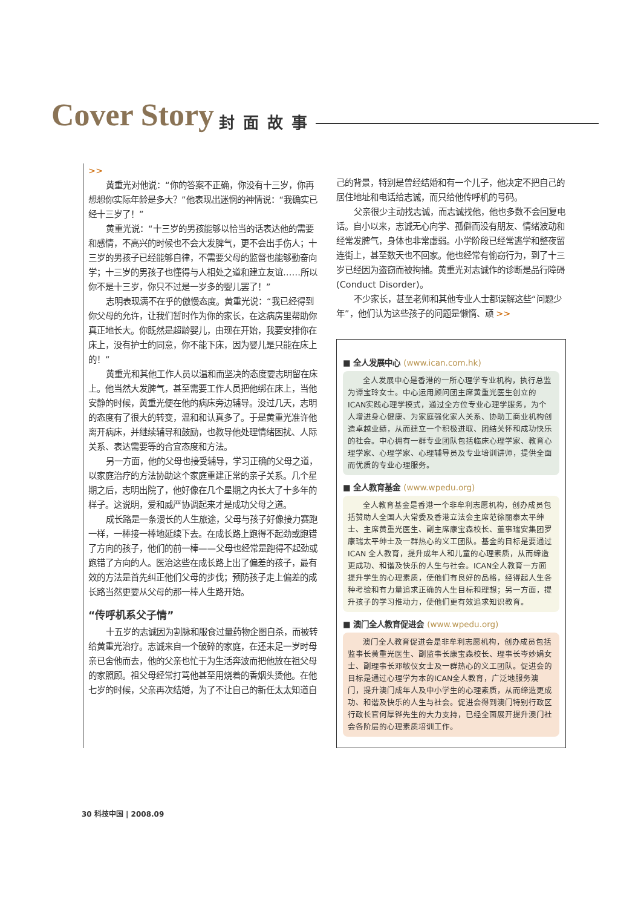Cover Story 封面故事
>>
黄重光对他说：“你的答案不正确，你没有十三岁，你再想想你实际年龄是多大？”他表现出迷惘的神情说：“我确实已经十三岁了！”
黄重光说：“十三岁的男孩能够以恰当的话表达他的需要和感情，不高兴的时候也不会大发脾气，更不会出手伤人；十三岁的男孩子已经能够自律，不需要父母的监督也能够勤奋向学；十三岁的男孩子也懂得与人相处之道和建立友谊……所以你不是十三岁，你只不过是一岁多的婴儿罢了！”
志明表现满不在乎的傲慢态度。黄重光说：“我已经得到你父母的允许，让我们暂时作为你的家长，在这病房里帮助你真正地长大。你既然是超龄婴儿，由现在开始，我要安排你在床上，没有护士的同意，你不能下床，因为婴儿是只能在床上的！”
黄重光和其他工作人员以温和而坚决的态度要志明留在床上。他当然大发脾气，甚至需要工作人员把他绑在床上，当他安静的时候，黄重光便在他的病床旁边辅导。没过几天，志明的态度有了很大的转变，温和和认真多了。于是黄重光准许他离开病床，并继续辅导和鼓励，也教导他处理情绪困扰、人际关系、表达需要等的合宜态度和方法。
另一方面，他的父母也接受辅导，学习正确的父母之道，以家庭治疗的方法协助这个家庭重建正常的亲子关系。几个星期之后，志明出院了，他好像在几个星期之内长大了十多年的样子。这说明，爱和威严协调起来才是成功父母之道。
成长路是一条漫长的人生旅途，父母与孩子好像接力赛跑一样，一棒接一棒地延续下去。在成长路上跑得不起劲或跑错了方向的孩子，他们的前一棒——父母也经常是跑得不起劲或跑错了方向的人。医治这些在成长路上出了偏差的孩子，最有效的方法是首先纠正他们父母的步伐；预防孩子走上偏差的成长路当然更要从父母的那一棒人生路开始。
“传呼机系父子情”
十五岁的志诚因为割脉和服食过量药物企图自杀，而被转给黄重光治疗。志诚来自一个破碎的家庭，在还未足一岁时母亲已舍他而去，他的父亲也忙于为生活奔波而把他放在祖父母的家照顾。祖父母经常打骂他甚至用烧着的香烟头烫他。在他七岁的时候，父亲再次结婚，为了不让自己的新任太太知道自
己的背景，特别是曾经结婚和有一个儿子，他决定不把自己的居住地址和电话给志诚，而只给他传呼机的号码。
父亲很少主动找志诚，而志诚找他，他也多数不会回复电话。自小以来，志诚无心向学、孤僻而没有朋友、情绪波动和经常发脾气，身体也非常虚弱。小学阶段已经常逃学和整夜留连街上，甚至数天也不回家。他也经常有偷窃行为，到了十三岁已经因为盗窃而被拘捕。黄重光对志诚作的诊断是品行障碍(Conduct Disorder)。
不少家长，甚至老师和其他专业人士都误解这些“问题少年”，他们认为这些孩子的问题是懒惰、顽 >>
■ 全人发展中心 (www.ican.com.hk)
全人发展中心是香港的一所心理学专业机构，执行总监为谭宝玲女士。中心运用顾问团主席黄重光医生创立的ICAN实践心理学模式，通过全方位专业心理学服务，为个人增进身心健康、为家庭强化家人关系、协助工商业机构创造卓越业绩，从而建立一个积极进取、团结关怀和成功快乐的社会。中心拥有一群专业团队包括临床心理学家、教育心理学家、心理学家、心理辅导员及专业培训讲师，提供全面而优质的专业心理服务。
■ 全人教育基金 (www.wpedu.org)
全人教育基金是香港一个非牟利志愿机构，创办成员包括赞助人全国人大常委及香港立法会主席范徐丽泰太平绅士、主席黄重光医生、副主席康宝森校长、董事瑞安集团罗康瑞太平绅士及一群热心的义工团队。基金的目标是要通过ICAN 全人教育，提升成年人和儿童的心理素质，从而缔造更成功、和谐及快乐的人生与社会。ICAN全人教育一方面提升学生的心理素质，使他们有良好的品格，经得起人生各种考验和有力量追求正确的人生目标和理想；另一方面，提升孩子的学习推动力，使他们更有效追求知识教育。
■ 澳门全人教育促进会 (www.wpedu.org)
澳门全人教育促进会是非牟利志愿机构，创办成员包括监事长黄重光医生、副监事长康宝森校长、理事长岑妙娟女士、副理事长邓敏仪女士及一群热心的义工团队。促进会的目标是通过心理学为本的ICAN全人教育，广泛地服务澳门，提升澳门成年人及中小学生的心理素质，从而缔造更成功、和谐及快乐的人生与社会。促进会得到澳门特别行政区行政长官何厚铧先生的大力支持，已经全面展开提升澳门社会各阶层的心理素质培训工作。
30 科技中国 | 2008.09